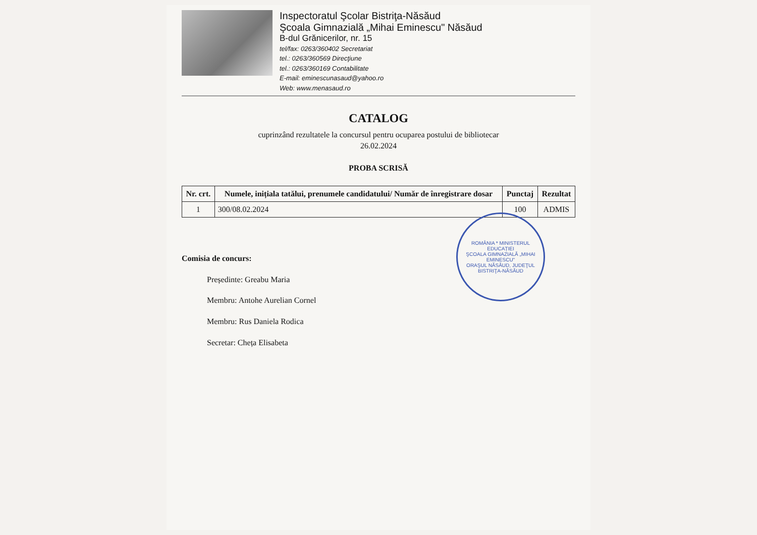Inspectoratul Şcolar Bistriţa-Năsăud
Şcoala Gimnazială „Mihai Eminescu" Năsăud
B-dul Grănicerilor, nr. 15
tel/fax: 0263/360402 Secretariat
tel.: 0263/360569 Direcţiune
tel.: 0263/360169 Contabilitate
E-mail: eminescunasaud@yahoo.ro
Web: www.menasaud.ro
CATALOG
cuprinzând rezultatele la concursul pentru ocuparea postului de bibliotecar
26.02.2024
PROBA SCRISĂ
| Nr. crt. | Numele, inițiala tatălui, prenumele candidatului/ Număr de înregistrare dosar | Punctaj | Rezultat |
| --- | --- | --- | --- |
| 1 | 300/08.02.2024 | 100 | ADMIS |
ROMÂNIA * MINISTERUL EDUCAȚIEI
ŞCOALA GIMNAZIALĂ „MIHAI EMINESCU"
ORAŞUL NĂSĂUD, JUDEŢUL BISTRIŢA-NĂSĂUD
Comisia de concurs:
Președinte: Greabu Maria
Membru: Antohe Aurelian Cornel
Membru: Rus Daniela Rodica
Secretar: Cheța Elisabeta